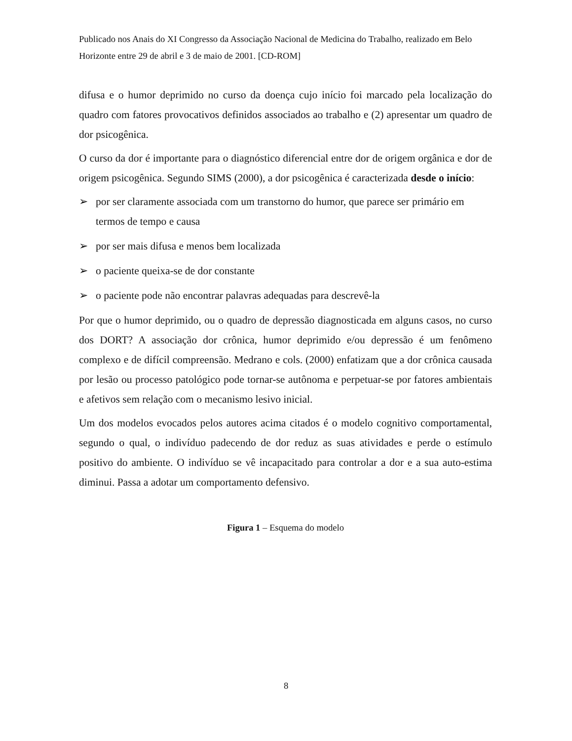Publicado nos Anais do XI Congresso da Associação Nacional de Medicina do Trabalho, realizado em Belo Horizonte entre 29 de abril e 3 de maio de 2001. [CD-ROM]
difusa e o humor deprimido no curso da doença cujo início foi marcado pela localização do quadro com fatores provocativos definidos associados ao trabalho e (2) apresentar um quadro de dor psicogênica.
O curso da dor é importante para o diagnóstico diferencial entre dor de origem orgânica e dor de origem psicogênica. Segundo SIMS (2000), a dor psicogênica é caracterizada desde o início:
➢ por ser claramente associada com um transtorno do humor, que parece ser primário em termos de tempo e causa
➢ por ser mais difusa e menos bem localizada
➢ o paciente queixa-se de dor constante
➢ o paciente pode não encontrar palavras adequadas para descrevê-la
Por que o humor deprimido, ou o quadro de depressão diagnosticada em alguns casos, no curso dos DORT? A associação dor crônica, humor deprimido e/ou depressão é um fenômeno complexo e de difícil compreensão. Medrano e cols. (2000) enfatizam que a dor crônica causada por lesão ou processo patológico pode tornar-se autônoma e perpetuar-se por fatores ambientais e afetivos sem relação com o mecanismo lesivo inicial.
Um dos modelos evocados pelos autores acima citados é o modelo cognitivo comportamental, segundo o qual, o indivíduo padecendo de dor reduz as suas atividades e perde o estímulo positivo do ambiente. O indivíduo se vê incapacitado para controlar a dor e a sua auto-estima diminui. Passa a adotar um comportamento defensivo.
Figura 1 – Esquema do modelo
8